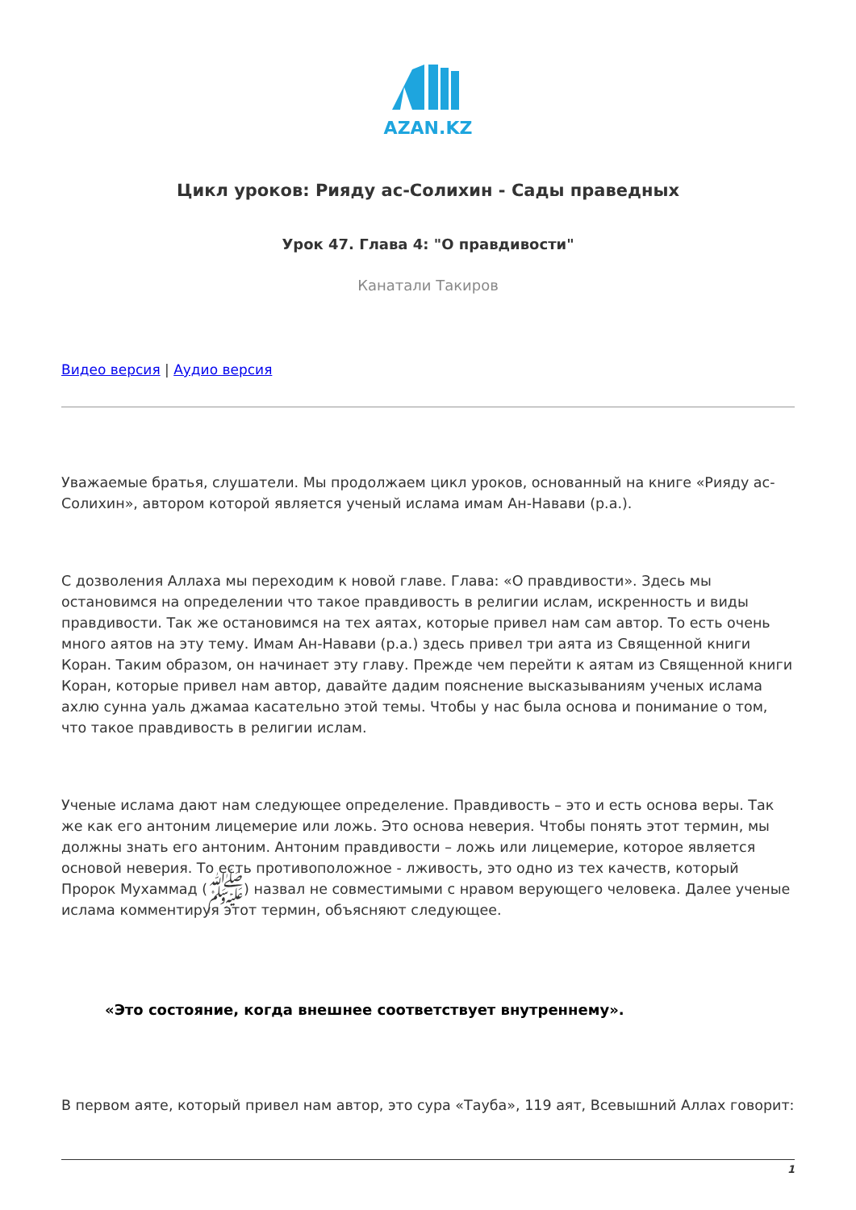AZAN.KZ
Цикл уроков: Рияду ас-Солихин - Сады праведных
Урок 47. Глава 4: "О правдивости"
Канатали Такиров
Видео версия | Аудио версия
Уважаемые братья, слушатели. Мы продолжаем цикл уроков, основанный на книге «Рияду ас-Солихин», автором которой является ученый ислама имам Ан-Навави (р.а.).
С дозволения Аллаха мы переходим к новой главе. Глава: «О правдивости». Здесь мы остановимся на определении что такое правдивость в религии ислам, искренность и виды правдивости. Так же остановимся на тех аятах, которые привел нам сам автор. То есть очень много аятов на эту тему. Имам Ан-Навави (р.а.) здесь привел три аята из Священной книги Коран. Таким образом, он начинает эту главу. Прежде чем перейти к аятам из Священной книги Коран, которые привел нам автор, давайте дадим пояснение высказываниям ученых ислама ахлю сунна уаль джамаа касательно этой темы. Чтобы у нас была основа и понимание о том, что такое правдивость в религии ислам.
Ученые ислама дают нам следующее определение. Правдивость – это и есть основа веры. Так же как его антоним лицемерие или ложь. Это основа неверия. Чтобы понять этот термин, мы должны знать его антоним. Антоним правдивости – ложь или лицемерие, которое является основой неверия. То есть противоположное - лживость, это одно из тех качеств, который Пророк Мухаммад (ﷺ) назвал не совместимыми с нравом верующего человека. Далее ученые ислама комментируя этот термин, объясняют следующее.
«Это состояние, когда внешнее соответствует внутреннему».
В первом аяте, который привел нам автор, это сура «Тауба», 119 аят, Всевышний Аллах говорит:
1